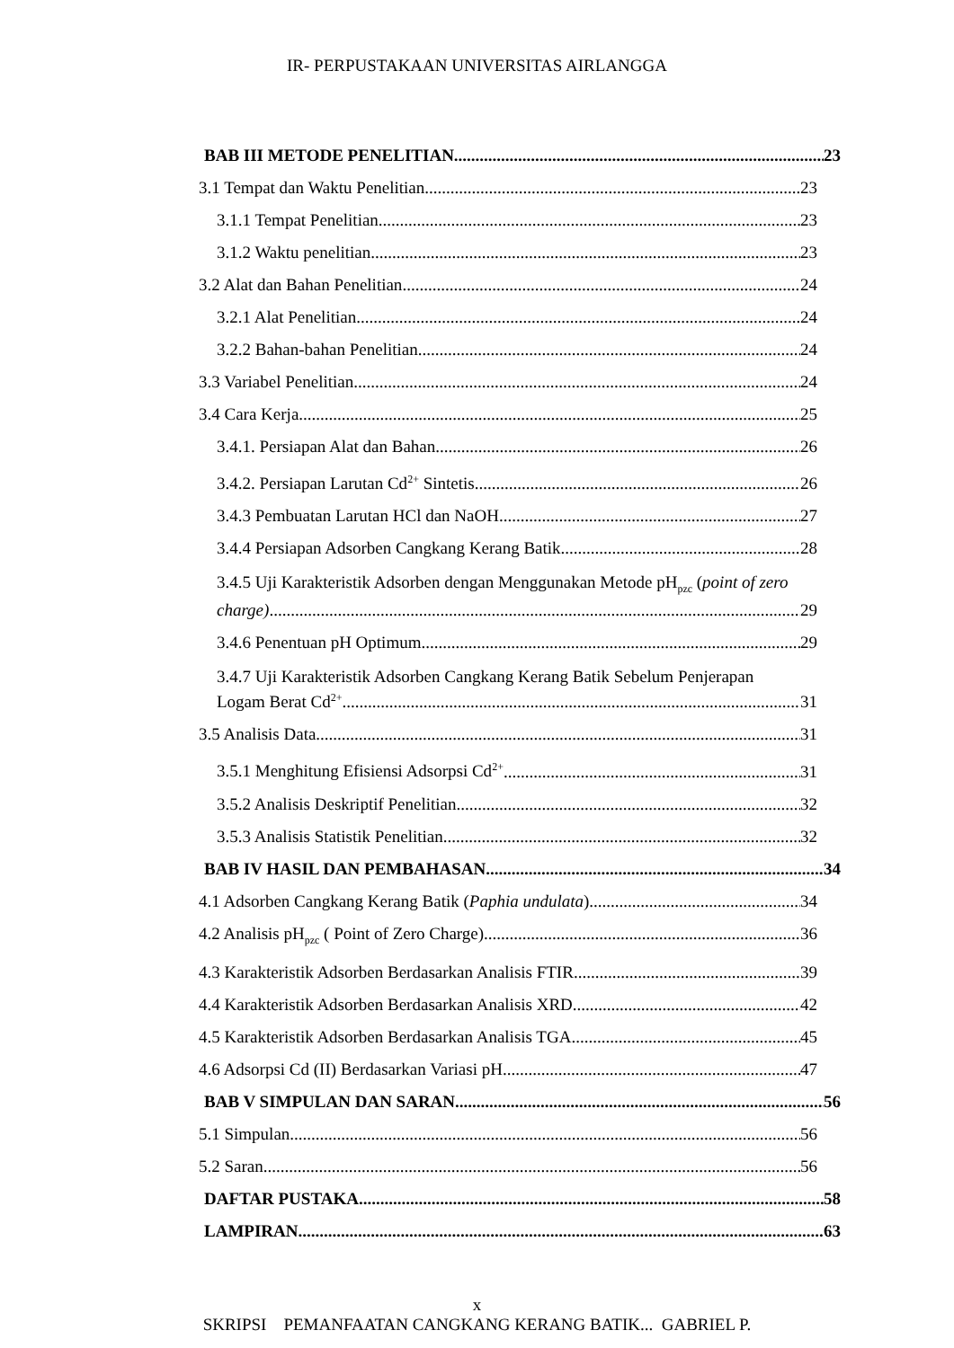IR- PERPUSTAKAAN UNIVERSITAS AIRLANGGA
BAB III METODE PENELITIAN 23
3.1 Tempat dan Waktu Penelitian 23
3.1.1 Tempat Penelitian 23
3.1.2 Waktu penelitian 23
3.2 Alat dan Bahan Penelitian 24
3.2.1 Alat Penelitian 24
3.2.2 Bahan-bahan Penelitian 24
3.3 Variabel Penelitian 24
3.4 Cara Kerja 25
3.4.1. Persiapan Alat dan Bahan 26
3.4.2. Persiapan Larutan Cd<sup>2+</sup> Sintetis 26
3.4.3 Pembuatan Larutan HCl dan NaOH 27
3.4.4 Persiapan Adsorben Cangkang Kerang Batik 28
3.4.5 Uji Karakteristik Adsorben dengan Menggunakan Metode pH<sub>pzc</sub> (point of zero
charge) 29
3.4.6 Penentuan pH Optimum 29
3.4.7 Uji Karakteristik Adsorben Cangkang Kerang Batik Sebelum Penjerapan
Logam Berat Cd<sup>2+</sup> 31
3.5 Analisis Data 31
3.5.1 Menghitung Efisiensi Adsorpsi Cd<sup>2+</sup> 31
3.5.2 Analisis Deskriptif Penelitian 32
3.5.3 Analisis Statistik Penelitian 32
BAB IV HASIL DAN PEMBAHASAN 34
4.1 Adsorben Cangkang Kerang Batik (Paphia undulata) 34
4.2 Analisis pH<sub>pzc</sub> ( Point of Zero Charge) 36
4.3 Karakteristik Adsorben Berdasarkan Analisis FTIR 39
4.4 Karakteristik Adsorben Berdasarkan Analisis XRD 42
4.5 Karakteristik Adsorben Berdasarkan Analisis TGA 45
4.6 Adsorpsi Cd (II) Berdasarkan Variasi pH 47
BAB V SIMPULAN DAN SARAN 56
5.1 Simpulan 56
5.2 Saran 56
DAFTAR PUSTAKA 58
LAMPIRAN 63
x
SKRIPSI PEMANFAATAN CANGKANG KERANG BATIK... GABRIEL P.